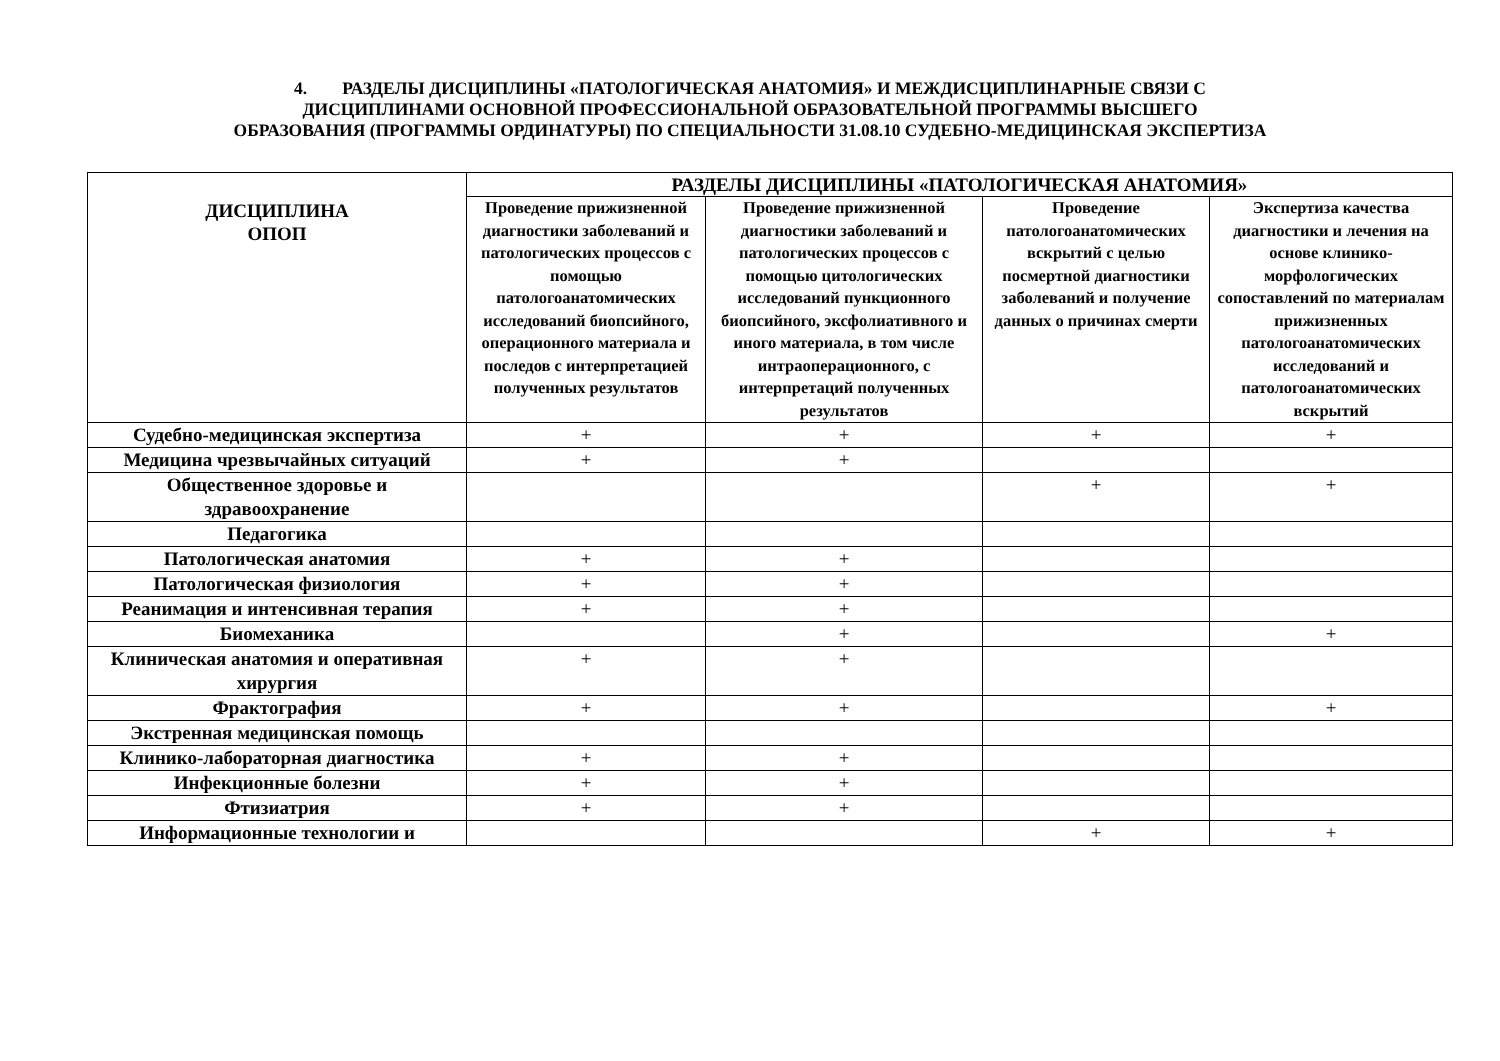4. РАЗДЕЛЫ ДИСЦИПЛИНЫ «ПАТОЛОГИЧЕСКАЯ АНАТОМИЯ» И МЕЖДИСЦИПЛИНАРНЫЕ СВЯЗИ С
ДИСЦИПЛИНАМИ ОСНОВНОЙ ПРОФЕССИОНАЛЬНОЙ ОБРАЗОВАТЕЛЬНОЙ ПРОГРАММЫ ВЫСШЕГО
ОБРАЗОВАНИЯ (ПРОГРАММЫ ОРДИНАТУРЫ) ПО СПЕЦИАЛЬНОСТИ 31.08.10 СУДЕБНО-МЕДИЦИНСКАЯ ЭКСПЕРТИЗА
| ДИСЦИПЛИНА ОПОП | РАЗДЕЛЫ ДИСЦИПЛИНЫ «ПАТОЛОГИЧЕСКАЯ АНАТОМИЯ» | | | |
| --- | --- | --- | --- | --- |
| | Проведение прижизненной диагностики заболеваний и патологических процессов с помощью патологоанатомических исследований биопсийного, операционного материала и последов с интерпретацией полученных результатов | Проведение прижизненной диагностики заболеваний и патологических процессов с помощью цитологических исследований пункционного биопсийного, эксфолиативного и иного материала, в том числе интраоперационного, с интерпретаций полученных результатов | Проведение патологоанатомических вскрытий с целью посмертной диагностики заболеваний и получение данных о причинах смерти | Экспертиза качества диагностики и лечения на основе клинико-морфологических сопоставлений по материалам прижизненных патологоанатомических исследований и патологоанатомических вскрытий |
| Судебно-медицинская экспертиза | + | + | + | + |
| Медицина чрезвычайных ситуаций | + | + | | |
| Общественное здоровье и здравоохранение | | | + | + |
| Педагогика | | | | |
| Патологическая анатомия | + | + | | |
| Патологическая физиология | + | + | | |
| Реанимация и интенсивная терапия | + | + | | |
| Биомеханика | | + | | + |
| Клиническая анатомия и оперативная хирургия | + | + | | |
| Фрактография | + | + | | + |
| Экстренная медицинская помощь | | | | |
| Клинико-лабораторная диагностика | + | + | | |
| Инфекционные болезни | + | + | | |
| Фтизиатрия | + | + | | |
| Информационные технологии и | | | + | + |